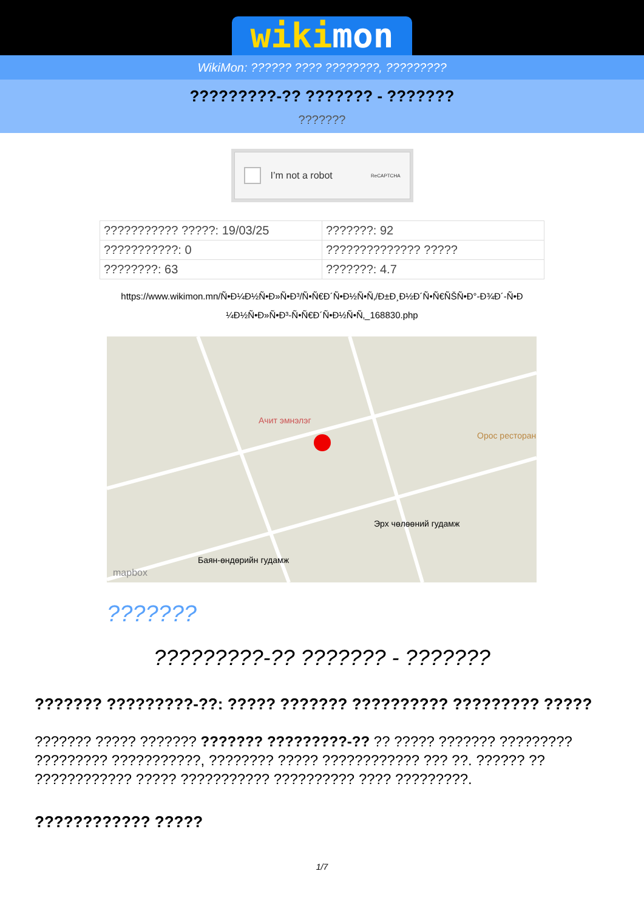wikimon
WikiMon: ?????? ???? ????????, ?????????
?????????-?? ??????? - ???????
???????
I’m not a robot ReCAPTCHA
| ??????????? ?????: 19/03/25 | ???????: 92 |
| ???????????: 0 | ?????????????? ????? |
| ????????: 63 | ???????: 4.7 |
https://www.wikimon.mn/Ñ•Ð¼Ð½Ñ•Ð»Ñ•Ð³/Ñ•Ñ€Ð´Ñ•Ð½Ñ•Ñ‚/Ð±Ð¸Ð½Ð´Ñ•Ñ€ÑŠÑ•Ð°-Ð¾Ð´-Ñ•Ð ¼Ð½Ñ•Ð»Ñ•Ð³-Ñ•Ñ€Ð´Ñ•Ð½Ñ•Ñ‚_168830.php
Ачит эмнэлэг
Орос ресторан
Эрх чөлөөний гудамж
Баян-өндөрийн гудамж
mapbox
???????
?????????-?? ??????? - ???????
??????? ?????????-??: ????? ??????? ?????????? ????????? ?????
??????? ????? ??????? ??????? ?????????-?? ?? ????? ??????? ????????? ????????? ???????????, ???????? ????? ???????????? ??? ??. ?????? ?? ???????????? ????? ??????????? ?????????? ???? ?????????.
???????????? ?????
1/7